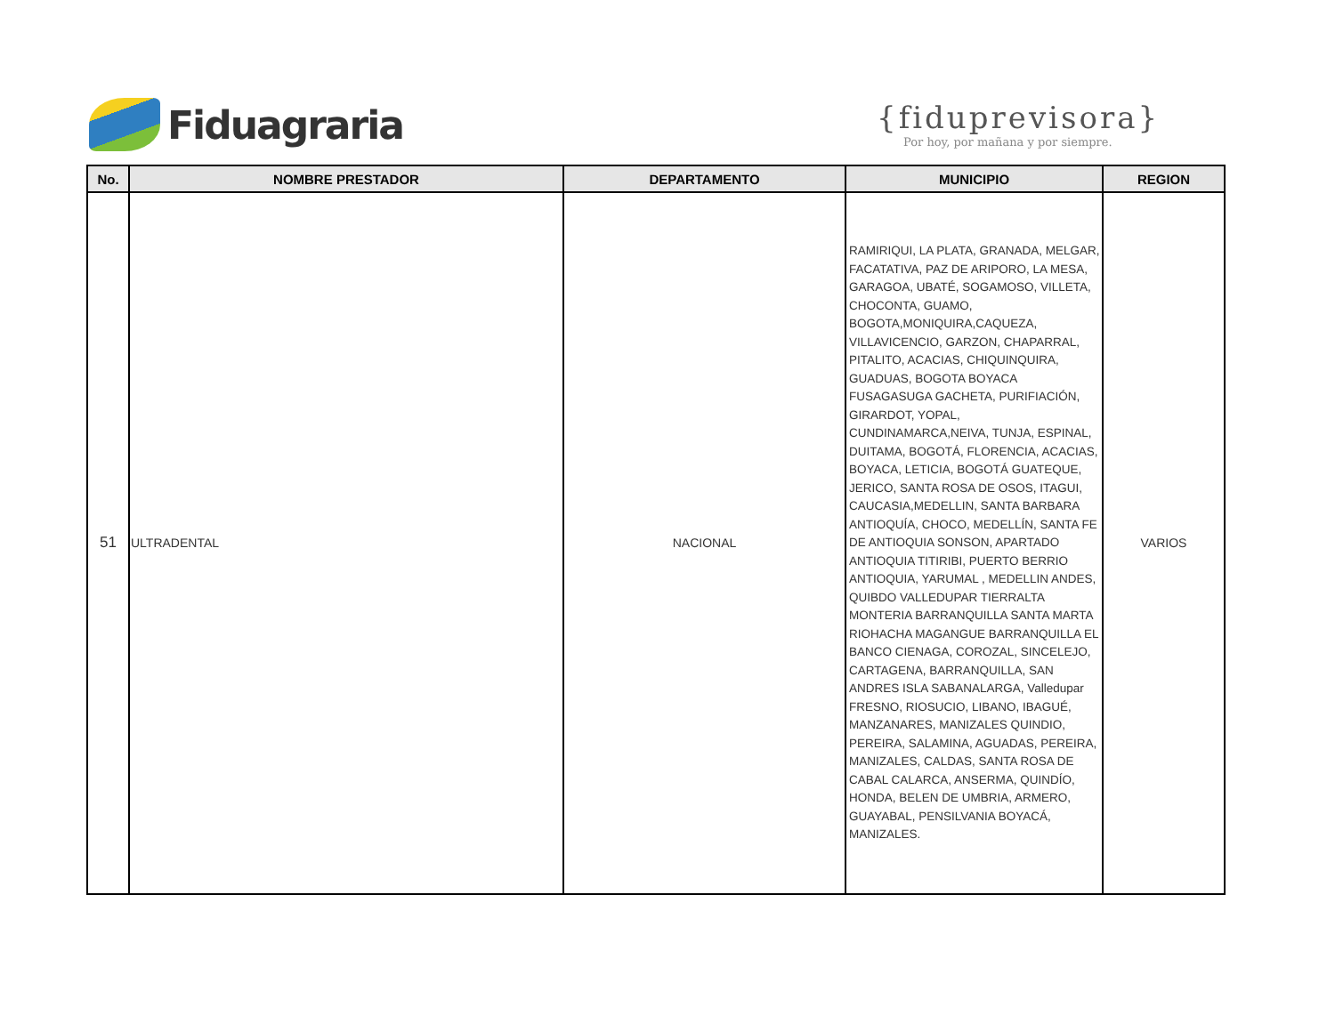Fiduagraria
{fiduprevisora}
Por hoy, por mañana y por siempre.
| No. | NOMBRE PRESTADOR | DEPARTAMENTO | MUNICIPIO | REGION |
| --- | --- | --- | --- | --- |
| 51 | ULTRADENTAL | NACIONAL | RAMIRIQUI, LA PLATA, GRANADA, MELGAR, FACATATIVA, PAZ DE ARIPORO, LA MESA, GARAGOA, UBATÉ, SOGAMOSO, VILLETA, CHOCONTA, GUAMO, BOGOTA,MONIQUIRA,CAQUEZA, VILLAVICENCIO, GARZON, CHAPARRAL, PITALITO, ACACIAS, CHIQUINQUIRA, GUADUAS, BOGOTA BOYACA FUSAGASUGA GACHETA, PURIFIACIÓN, GIRARDOT, YOPAL, CUNDINAMARCA,NEIVA, TUNJA, ESPINAL, DUITAMA, BOGOTÁ, FLORENCIA, ACACIAS, BOYACA, LETICIA, BOGOTÁ GUATEQUE, JERICO, SANTA ROSA DE OSOS, ITAGUI, CAUCASIA,MEDELLIN, SANTA BARBARA ANTIOQUÍA, CHOCO, MEDELLÍN, SANTA FE DE ANTIOQUIA SONSON, APARTADO ANTIOQUIA TITIRIBI, PUERTO BERRIO ANTIOQUIA, YARUMAL , MEDELLIN ANDES, QUIBDO VALLEDUPAR TIERRALTA MONTERIA BARRANQUILLA SANTA MARTA RIOHACHA MAGANGUE BARRANQUILLA EL BANCO CIENAGA, COROZAL, SINCELEJO, CARTAGENA, BARRANQUILLA, SAN ANDRES ISLA SABANALARGA, Valledupar FRESNO, RIOSUCIO, LIBANO, IBAGUÉ, MANZANARES, MANIZALES QUINDIO, PEREIRA, SALAMINA, AGUADAS, PEREIRA, MANIZALES, CALDAS, SANTA ROSA DE CABAL CALARCA, ANSERMA, QUINDÍO, HONDA, BELEN DE UMBRIA, ARMERO, GUAYABAL, PENSILVANIA BOYACÁ, MANIZALES. | VARIOS |